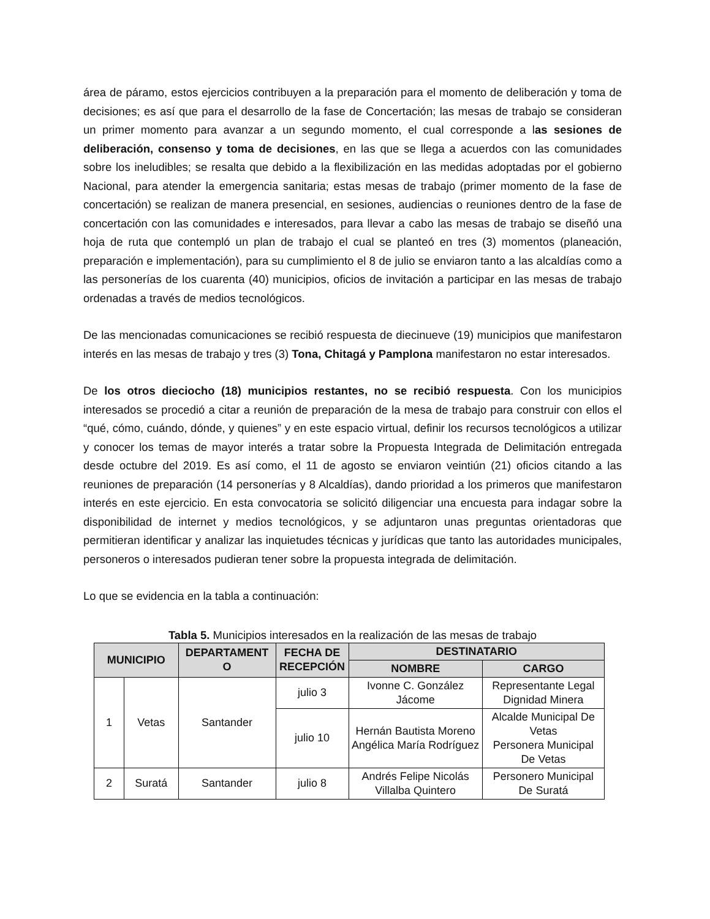área de páramo, estos ejercicios contribuyen a la preparación para el momento de deliberación y toma de decisiones; es así que para el desarrollo de la fase de Concertación; las mesas de trabajo se consideran un primer momento para avanzar a un segundo momento, el cual corresponde a las sesiones de deliberación, consenso y toma de decisiones, en las que se llega a acuerdos con las comunidades sobre los ineludibles; se resalta que debido a la flexibilización en las medidas adoptadas por el gobierno Nacional, para atender la emergencia sanitaria; estas mesas de trabajo (primer momento de la fase de concertación) se realizan de manera presencial, en sesiones, audiencias o reuniones dentro de la fase de concertación con las comunidades e interesados, para llevar a cabo las mesas de trabajo se diseñó una hoja de ruta que contempló un plan de trabajo el cual se planteó en tres (3) momentos (planeación, preparación e implementación), para su cumplimiento el 8 de julio se enviaron tanto a las alcaldías como a las personerías de los cuarenta (40) municipios, oficios de invitación a participar en las mesas de trabajo ordenadas a través de medios tecnológicos.
De las mencionadas comunicaciones se recibió respuesta de diecinueve (19) municipios que manifestaron interés en las mesas de trabajo y tres (3) Tona, Chitagá y Pamplona manifestaron no estar interesados.
De los otros dieciocho (18) municipios restantes, no se recibió respuesta. Con los municipios interesados se procedió a citar a reunión de preparación de la mesa de trabajo para construir con ellos el “qué, cómo, cuándo, dónde, y quienes” y en este espacio virtual, definir los recursos tecnológicos a utilizar y conocer los temas de mayor interés a tratar sobre la Propuesta Integrada de Delimitación entregada desde octubre del 2019. Es así como, el 11 de agosto se enviaron veintiún (21) oficios citando a las reuniones de preparación (14 personerías y 8 Alcaldías), dando prioridad a los primeros que manifestaron interés en este ejercicio. En esta convocatoria se solicitó diligenciar una encuesta para indagar sobre la disponibilidad de internet y medios tecnológicos, y se adjuntaron unas preguntas orientadoras que permitieran identificar y analizar las inquietudes técnicas y jurídicas que tanto las autoridades municipales, personeros o interesados pudieran tener sobre la propuesta integrada de delimitación.
Lo que se evidencia en la tabla a continuación:
Tabla 5. Municipios interesados en la realización de las mesas de trabajo
| MUNICIPIO | | DEPARTAMENT O | FECHA DE RECEPCIÓN | DESTINATARIO | |
| --- | --- | --- | --- | --- | --- |
| | | | | NOMBRE | CARGO |
| 1 | Vetas | Santander | julio 3 | Ivonne C. González Jácome | Representante Legal Dignidad Minera |
| | | | julio 10 | Hernán Bautista Moreno Angélica María Rodríguez | Alcalde Municipal De Vetas Personera Municipal De Vetas |
| 2 | Suratá | Santander | julio 8 | Andrés Felipe Nicolás Villalba Quintero | Personero Municipal De Suratá |